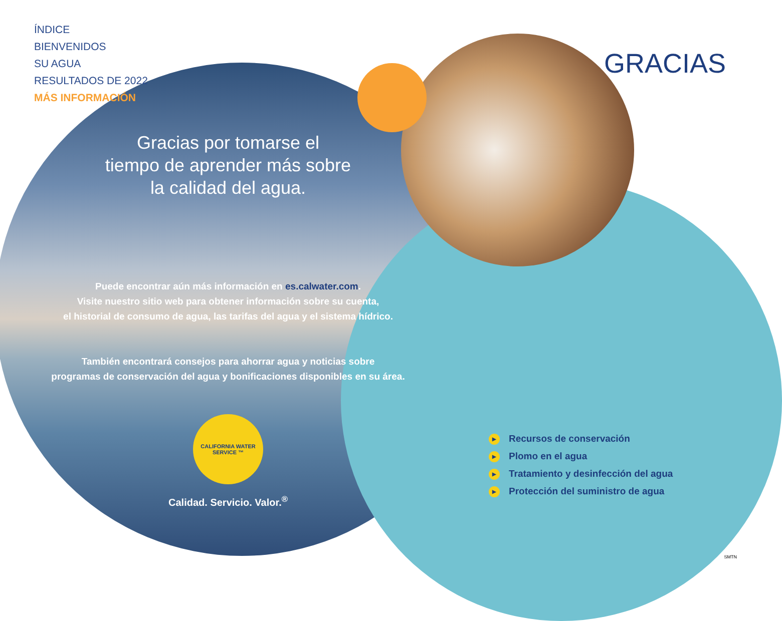ÍNDICE
BIENVENIDOS
SU AGUA
RESULTADOS DE 2022
MÁS INFORMACIÓN
GRACIAS
Gracias por tomarse el
tiempo de aprender más sobre
la calidad del agua.
Puede encontrar aún más información en es.calwater.com.
Visite nuestro sitio web para obtener información sobre su cuenta,
el historial de consumo de agua, las tarifas del agua y el sistema hídrico.
También encontrará consejos para ahorrar agua y noticias sobre
programas de conservación del agua y bonificaciones disponibles en su área.
CALIFORNIA WATER SERVICE ™
Calidad. Servicio. Valor.<sup>®</sup>
▶ Recursos de conservación
▶ Plomo en el agua
▶ Tratamiento y desinfección del agua
▶ Protección del suministro de agua
SMTN